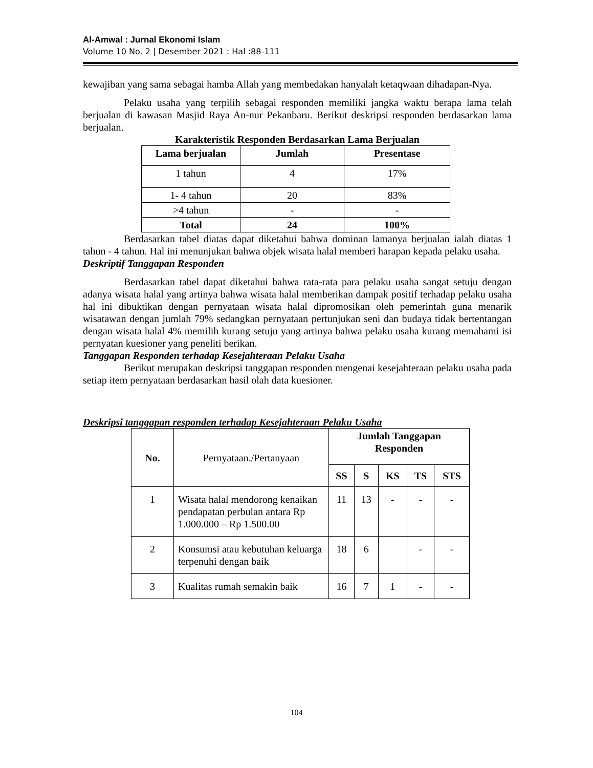Al-Amwal : Jurnal Ekonomi Islam
Volume 10 No. 2 | Desember 2021 : Hal :88-111
kewajiban yang sama sebagai hamba Allah yang membedakan hanyalah ketaqwaan dihadapan-Nya.
Pelaku usaha yang terpilih sebagai responden memiliki jangka waktu berapa lama telah berjualan di kawasan Masjid Raya An-nur Pekanbaru. Berikut deskripsi responden berdasarkan lama berjualan.
Karakteristik Responden Berdasarkan Lama Berjualan
| Lama berjualan | Jumlah | Presentase |
| --- | --- | --- |
| 1 tahun | 4 | 17% |
| 1- 4 tahun | 20 | 83% |
| >4 tahun | - | - |
| Total | 24 | 100% |
Berdasarkan tabel diatas dapat diketahui bahwa dominan lamanya berjualan ialah diatas 1 tahun - 4 tahun. Hal ini menunjukan bahwa objek wisata halal memberi harapan kepada pelaku usaha.
Deskriptif Tanggapan Responden
Berdasarkan tabel dapat diketahui bahwa rata-rata para pelaku usaha sangat setuju dengan adanya wisata halal yang artinya bahwa wisata halal memberikan dampak positif terhadap pelaku usaha hal ini dibuktikan dengan pernyataan wisata halal dipromosikan oleh pemerintah guna menarik wisatawan dengan jumlah 79% sedangkan pernyataan pertunjukan seni dan budaya tidak bertentangan dengan wisata halal 4% memilih kurang setuju yang artinya bahwa pelaku usaha kurang memahami isi pernyatan kuesioner yang peneliti berikan.
Tanggapan Responden terhadap Kesejahteraan Pelaku Usaha
Berikut merupakan deskripsi tanggapan responden mengenai kesejahteraan pelaku usaha pada setiap item pernyataan berdasarkan hasil olah data kuesioner.
Deskripsi tanggapan responden terhadap Kesejahteraan Pelaku Usaha
| No. | Pernyataan./Pertanyaan | Jumlah Tanggapan Responden | | | | |
| | | SS | S | KS | TS | STS |
| 1 | Wisata halal mendorong kenaikan pendapatan perbulan antara Rp 1.000.000 – Rp 1.500.00 | 11 | 13 | - | - | - |
| 2 | Konsumsi atau kebutuhan keluarga terpenuhi dengan baik | 18 | 6 | | - | - |
| 3 | Kualitas rumah semakin baik | 16 | 7 | 1 | - | - |
104